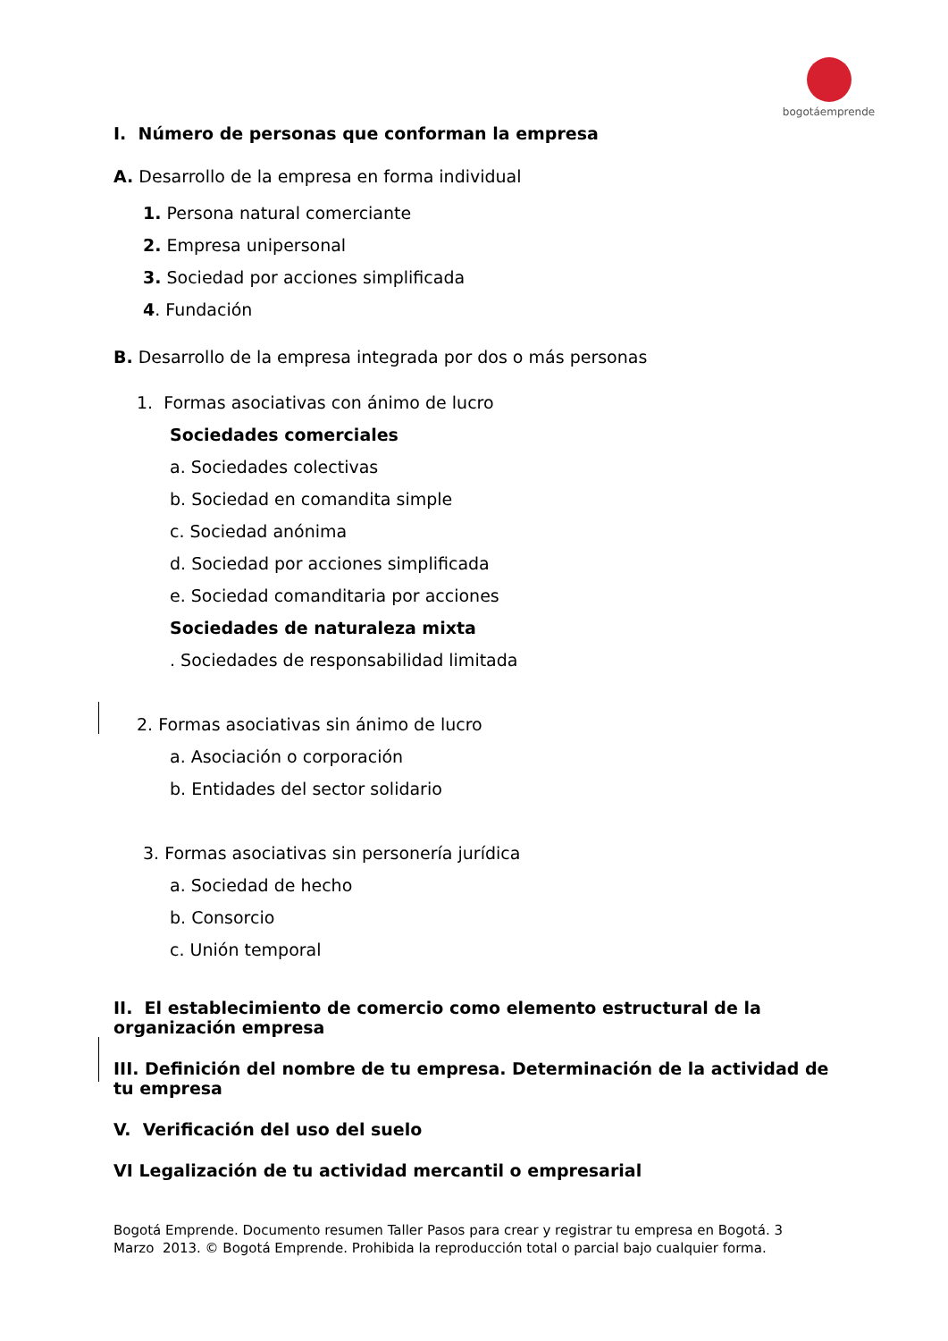bogotáemprende
I. Número de personas que conforman la empresa
A. Desarrollo de la empresa en forma individual
1. Persona natural comerciante
2. Empresa unipersonal
3. Sociedad por acciones simplificada
4. Fundación
B. Desarrollo de la empresa integrada por dos o más personas
1. Formas asociativas con ánimo de lucro
Sociedades comerciales
a. Sociedades colectivas
b. Sociedad en comandita simple
c. Sociedad anónima
d. Sociedad por acciones simplificada
e. Sociedad comanditaria por acciones
Sociedades de naturaleza mixta
. Sociedades de responsabilidad limitada
2. Formas asociativas sin ánimo de lucro
a. Asociación o corporación
b. Entidades del sector solidario
3. Formas asociativas sin personería jurídica
a. Sociedad de hecho
b. Consorcio
c. Unión temporal
II. El establecimiento de comercio como elemento estructural de la organización empresa
III. Definición del nombre de tu empresa. Determinación de la actividad de tu empresa
V. Verificación del uso del suelo
VI Legalización de tu actividad mercantil o empresarial
Bogotá Emprende. Documento resumen Taller Pasos para crear y registrar tu empresa en Bogotá. 3
Marzo 2013. © Bogotá Emprende. Prohibida la reproducción total o parcial bajo cualquier forma.